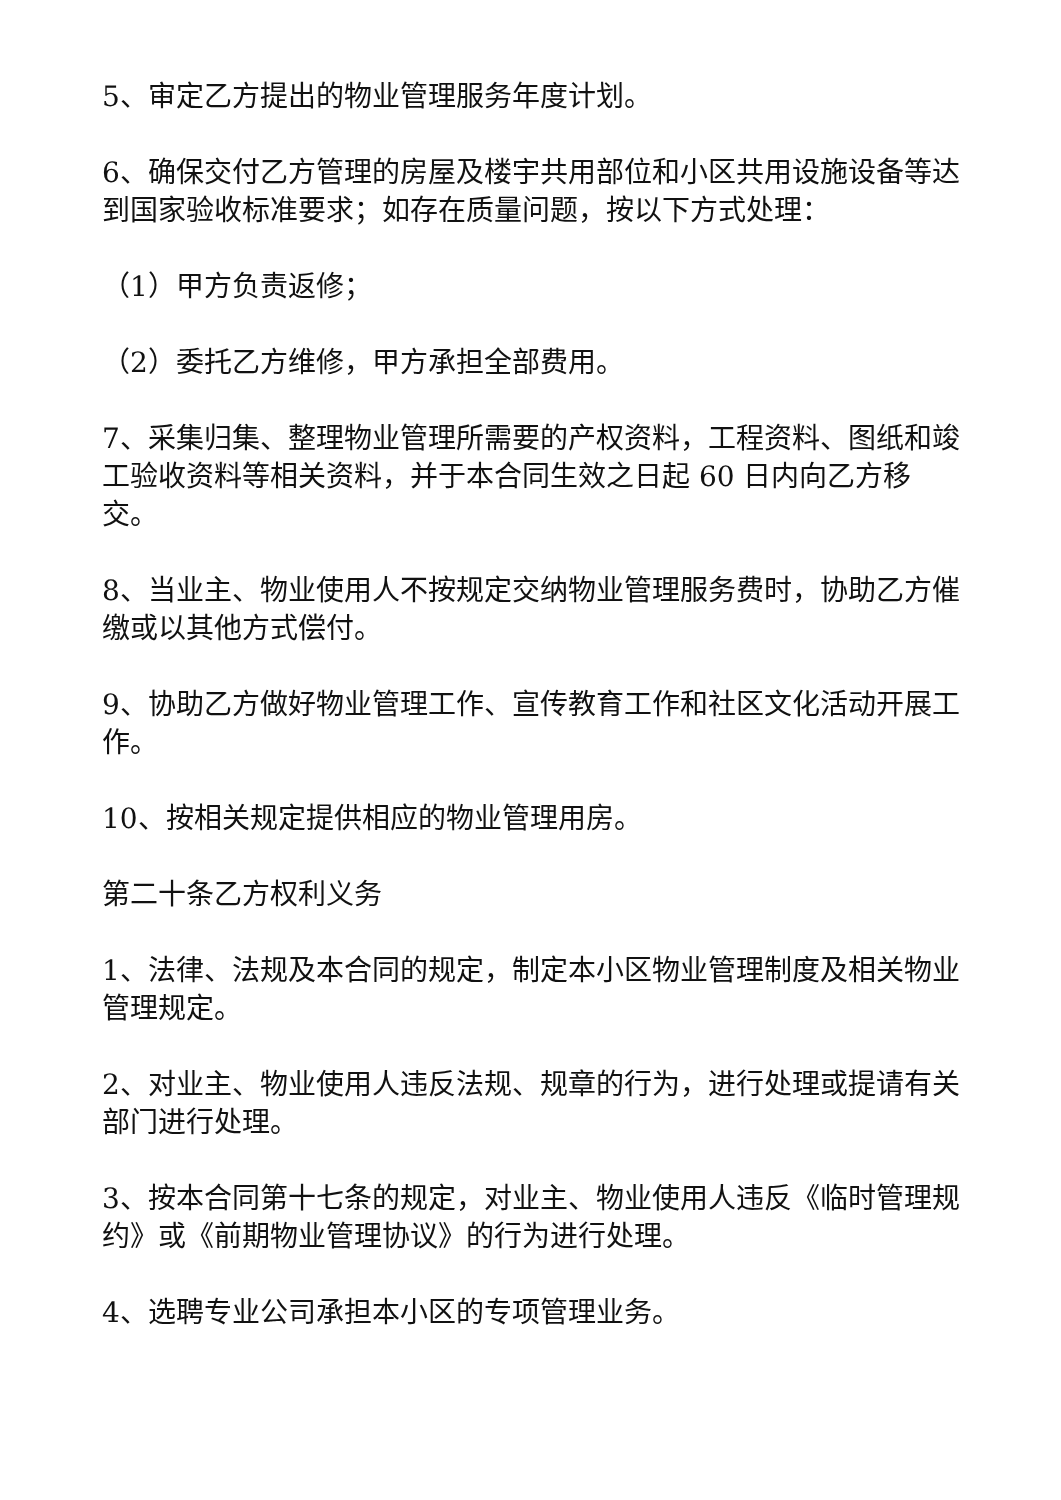5、审定乙方提出的物业管理服务年度计划。
6、确保交付乙方管理的房屋及楼宇共用部位和小区共用设施设备等达到国家验收标准要求；如存在质量问题，按以下方式处理：
（1）甲方负责返修；
（2）委托乙方维修，甲方承担全部费用。
7、采集归集、整理物业管理所需要的产权资料，工程资料、图纸和竣工验收资料等相关资料，并于本合同生效之日起 60 日内向乙方移交。
8、当业主、物业使用人不按规定交纳物业管理服务费时，协助乙方催缴或以其他方式偿付。
9、协助乙方做好物业管理工作、宣传教育工作和社区文化活动开展工作。
10、按相关规定提供相应的物业管理用房。
第二十条乙方权利义务
1、法律、法规及本合同的规定，制定本小区物业管理制度及相关物业管理规定。
2、对业主、物业使用人违反法规、规章的行为，进行处理或提请有关部门进行处理。
3、按本合同第十七条的规定，对业主、物业使用人违反《临时管理规约》或《前期物业管理协议》的行为进行处理。
4、选聘专业公司承担本小区的专项管理业务。